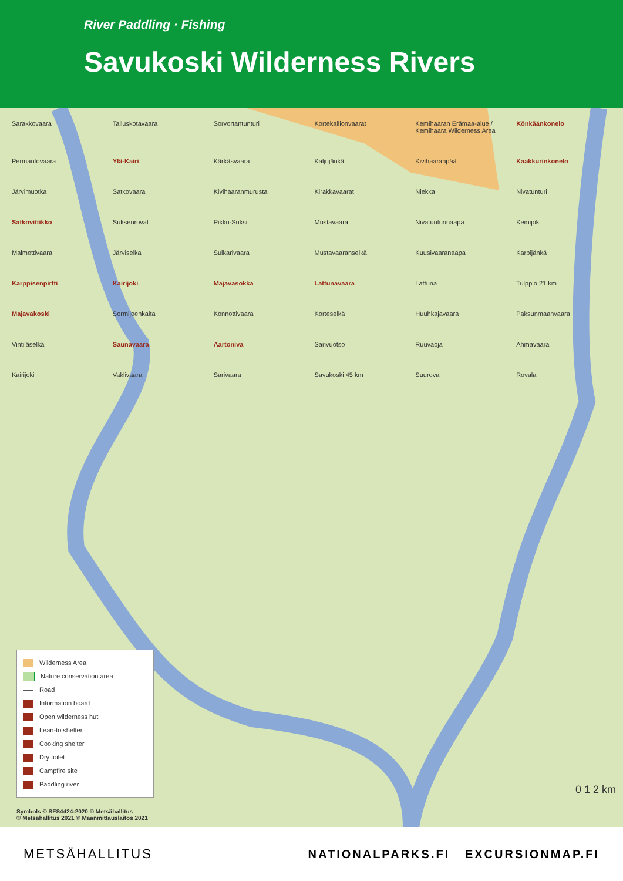River Paddling · Fishing
Savukoski Wilderness Rivers
Sarakkovaara Talluskotavaara Sorvortantunturi Kortekallionvaarat Kemihaaran Erämaa-alue / Kemihaara Wilderness Area Könkäänkonelo Permantovaara Ylä-Kairi Kärkäsvaara Kaljujänkä Kivihaaranpää Kaakkurinkonelo Järvimuotka Satkovaara Kivihaaranmurusta Kirakkavaarat Niekka Nivatunturi Satkovittikko Suksenrovat Pikku-Suksi Mustavaara Nivatunturinaapa Kemijoki Malmettivaara Järviselkä Sulkarivaara Mustavaaranselkä Kuusivaaranaapa Karpijänkä Karppisenpirtti Kairijoki Majavasokka Lattunavaara Lattuna Tulppio 21 km Majavakoski Sormijoenkaita Konnottivaara Korteselkä Huuhkajavaara Paksunmaanvaara Vintiläselkä Saunavaara Aartoniva Sarivuotso Ruuvaoja Ahmavaara Kairijoki Vaklivaara Sarivaara Savukoski 45 km Suurova Rovala
Wilderness Area
Nature conservation area
Road
Information board
Open wilderness hut
Lean-to shelter
Cooking shelter
Dry toilet
Campfire site
Paddling river
Symbols © SFS4424:2020 © Metsähallitus
© Metsähallitus 2021 © Maanmittauslaitos 2021
0 1 2 km
METSÄHALLITUS
NATIONALPARKS.FI EXCURSIONMAP.FI